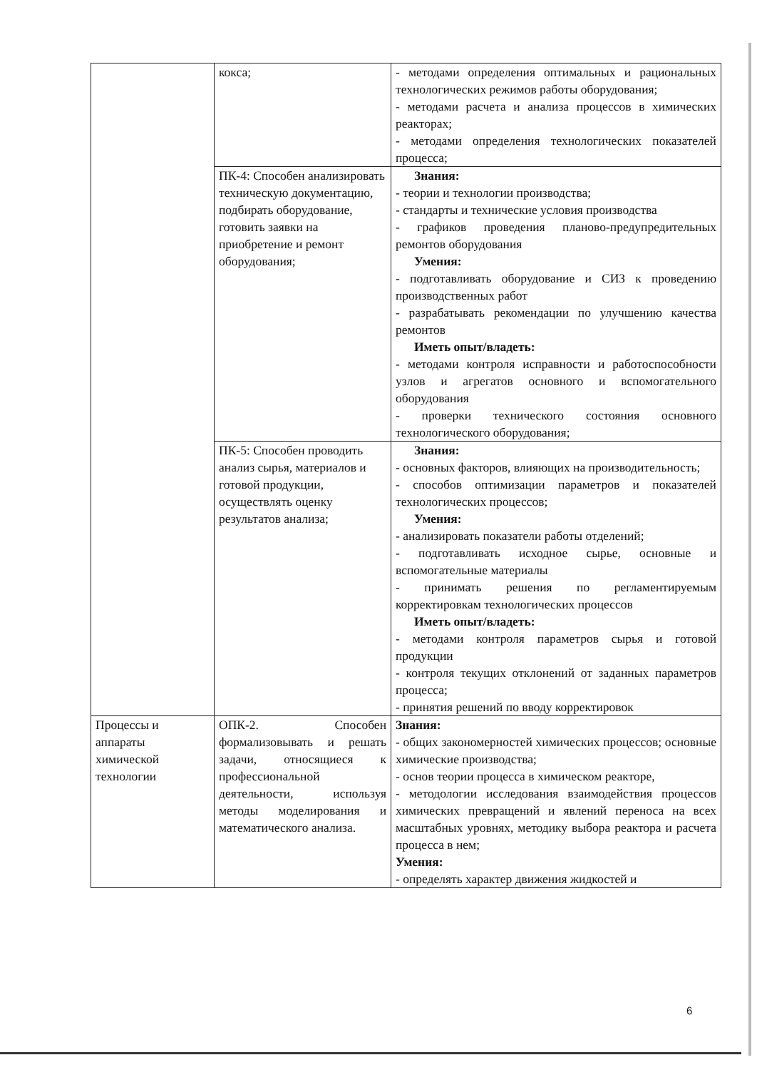| | кокса; | - методами определения оптимальных и рациональных технологических режимов работы оборудования; - методами расчета и анализа процессов в химических реакторах; - методами определения технологических показателей процесса; |
| | ПК-4: Способен анализировать техническую документацию, подбирать оборудование, готовить заявки на приобретение и ремонт оборудования; | Знания: - теории и технологии производства; - стандарты и технические условия производства - графиков проведения планово-предупредительных ремонтов оборудования Умения: - подготавливать оборудование и СИЗ к проведению производственных работ - разрабатывать рекомендации по улучшению качества ремонтов Иметь опыт/владеть: - методами контроля исправности и работоспособности узлов и агрегатов основного и вспомогательного оборудования - проверки технического состояния основного технологического оборудования; |
| | ПК-5: Способен проводить анализ сырья, материалов и готовой продукции, осуществлять оценку результатов анализа; | Знания: - основных факторов, влияющих на производительность; - способов оптимизации параметров и показателей технологических процессов; Умения: - анализировать показатели работы отделений; - подготавливать исходное сырье, основные и вспомогательные материалы - принимать решения по регламентируемым корректировкам технологических процессов Иметь опыт/владеть: - методами контроля параметров сырья и готовой продукции - контроля текущих отклонений от заданных параметров процесса; - принятия решений по вводу корректировок |
| Процессы и аппараты химической технологии | ОПК-2. Способен формализовывать и решать задачи, относящиеся к профессиональной деятельности, используя методы моделирования и математического анализа. | Знания: - общих закономерностей химических процессов; основные химические производства; - основ теории процесса в химическом реакторе, - методологии исследования взаимодействия процессов химических превращений и явлений переноса на всех масштабных уровнях, методику выбора реактора и расчета процесса в нем; Умения: - определять характер движения жидкостей и |
6